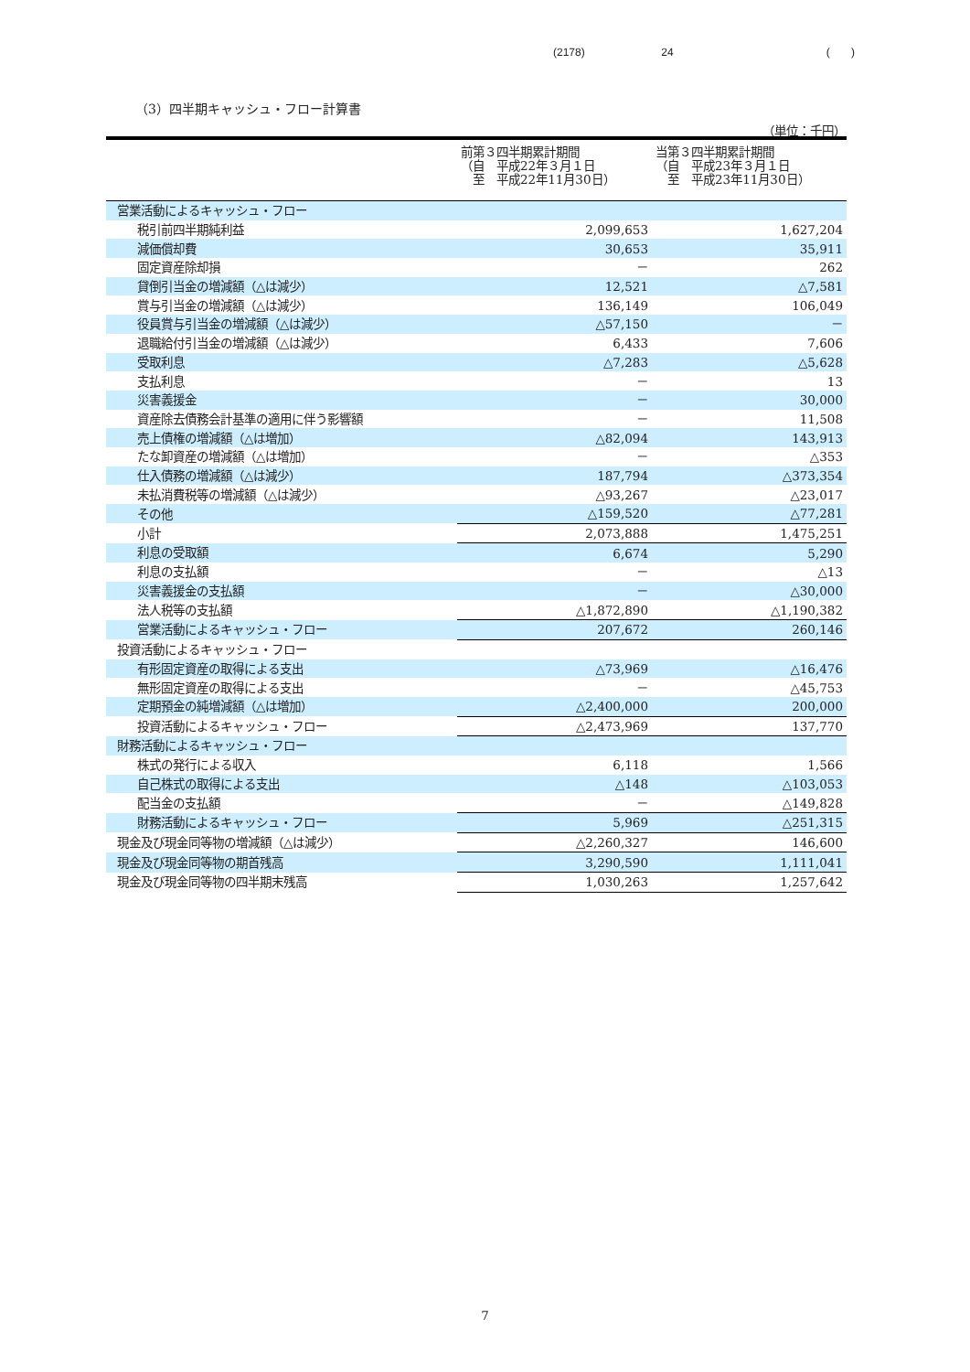(2178) 24 ( )
（3）四半期キャッシュ・フロー計算書
（単位：千円）
| | 前第３四半期累計期間 （自 平成22年３月１日 至 平成22年11月30日） | 当第３四半期累計期間 （自 平成23年３月１日 至 平成23年11月30日） |
| --- | --- | --- |
| 営業活動によるキャッシュ・フロー | | |
| 税引前四半期純利益 | 2,099,653 | 1,627,204 |
| 減価償却費 | 30,653 | 35,911 |
| 固定資産除却損 | － | 262 |
| 貸倒引当金の増減額（△は減少） | 12,521 | △7,581 |
| 賞与引当金の増減額（△は減少） | 136,149 | 106,049 |
| 役員賞与引当金の増減額（△は減少） | △57,150 | － |
| 退職給付引当金の増減額（△は減少） | 6,433 | 7,606 |
| 受取利息 | △7,283 | △5,628 |
| 支払利息 | － | 13 |
| 災害義援金 | － | 30,000 |
| 資産除去債務会計基準の適用に伴う影響額 | － | 11,508 |
| 売上債権の増減額（△は増加） | △82,094 | 143,913 |
| たな卸資産の増減額（△は増加） | － | △353 |
| 仕入債務の増減額（△は減少） | 187,794 | △373,354 |
| 未払消費税等の増減額（△は減少） | △93,267 | △23,017 |
| その他 | △159,520 | △77,281 |
| 小計 | 2,073,888 | 1,475,251 |
| 利息の受取額 | 6,674 | 5,290 |
| 利息の支払額 | － | △13 |
| 災害義援金の支払額 | － | △30,000 |
| 法人税等の支払額 | △1,872,890 | △1,190,382 |
| 営業活動によるキャッシュ・フロー | 207,672 | 260,146 |
| 投資活動によるキャッシュ・フロー | | |
| 有形固定資産の取得による支出 | △73,969 | △16,476 |
| 無形固定資産の取得による支出 | － | △45,753 |
| 定期預金の純増減額（△は増加） | △2,400,000 | 200,000 |
| 投資活動によるキャッシュ・フロー | △2,473,969 | 137,770 |
| 財務活動によるキャッシュ・フロー | | |
| 株式の発行による収入 | 6,118 | 1,566 |
| 自己株式の取得による支出 | △148 | △103,053 |
| 配当金の支払額 | － | △149,828 |
| 財務活動によるキャッシュ・フロー | 5,969 | △251,315 |
| 現金及び現金同等物の増減額（△は減少） | △2,260,327 | 146,600 |
| 現金及び現金同等物の期首残高 | 3,290,590 | 1,111,041 |
| 現金及び現金同等物の四半期末残高 | 1,030,263 | 1,257,642 |
7